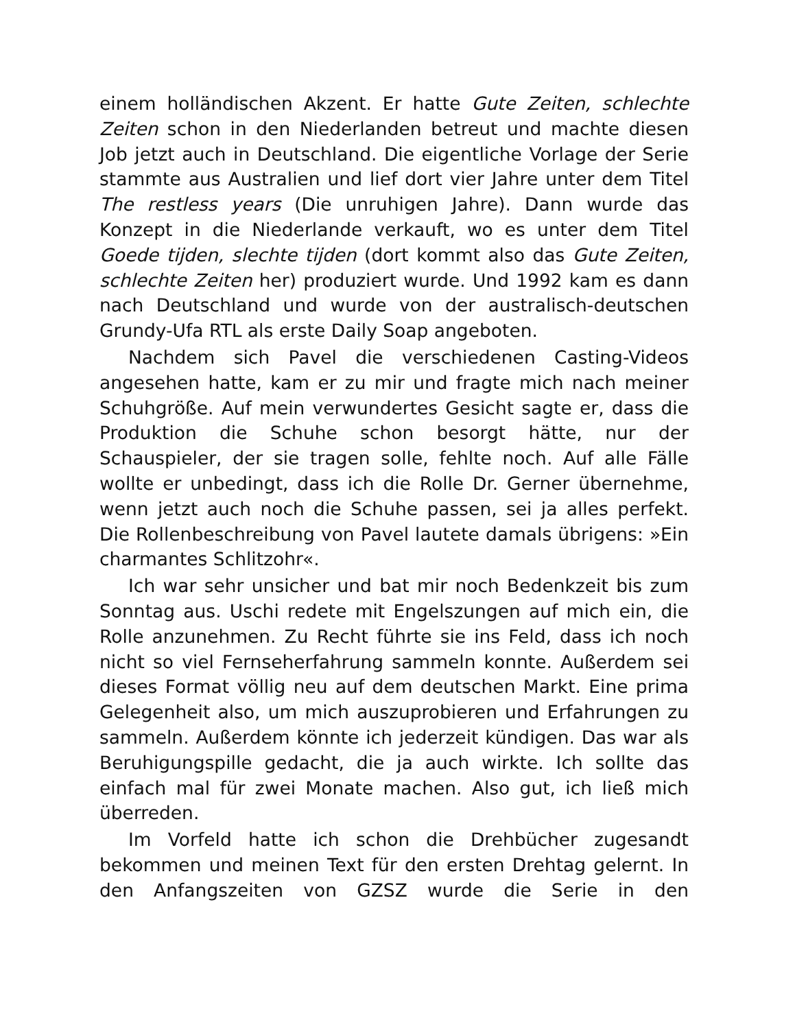einem holländischen Akzent. Er hatte Gute Zeiten, schlechte Zeiten schon in den Niederlanden betreut und machte diesen Job jetzt auch in Deutschland. Die eigentliche Vorlage der Serie stammte aus Australien und lief dort vier Jahre unter dem Titel The restless years (Die unruhigen Jahre). Dann wurde das Konzept in die Niederlande verkauft, wo es unter dem Titel Goede tijden, slechte tijden (dort kommt also das Gute Zeiten, schlechte Zeiten her) produziert wurde. Und 1992 kam es dann nach Deutschland und wurde von der australisch-deutschen Grundy-Ufa RTL als erste Daily Soap angeboten.
Nachdem sich Pavel die verschiedenen Casting-Videos angesehen hatte, kam er zu mir und fragte mich nach meiner Schuhgröße. Auf mein verwundertes Gesicht sagte er, dass die Produktion die Schuhe schon besorgt hätte, nur der Schauspieler, der sie tragen solle, fehlte noch. Auf alle Fälle wollte er unbedingt, dass ich die Rolle Dr. Gerner übernehme, wenn jetzt auch noch die Schuhe passen, sei ja alles perfekt. Die Rollenbeschreibung von Pavel lautete damals übrigens: »Ein charmantes Schlitzohr«.
Ich war sehr unsicher und bat mir noch Bedenkzeit bis zum Sonntag aus. Uschi redete mit Engelszungen auf mich ein, die Rolle anzunehmen. Zu Recht führte sie ins Feld, dass ich noch nicht so viel Fernseherfahrung sammeln konnte. Außerdem sei dieses Format völlig neu auf dem deutschen Markt. Eine prima Gelegenheit also, um mich auszuprobieren und Erfahrungen zu sammeln. Außerdem könnte ich jederzeit kündigen. Das war als Beruhigungspille gedacht, die ja auch wirkte. Ich sollte das einfach mal für zwei Monate machen. Also gut, ich ließ mich überreden.
Im Vorfeld hatte ich schon die Drehbücher zugesandt bekommen und meinen Text für den ersten Drehtag gelernt. In den Anfangszeiten von GZSZ wurde die Serie in den